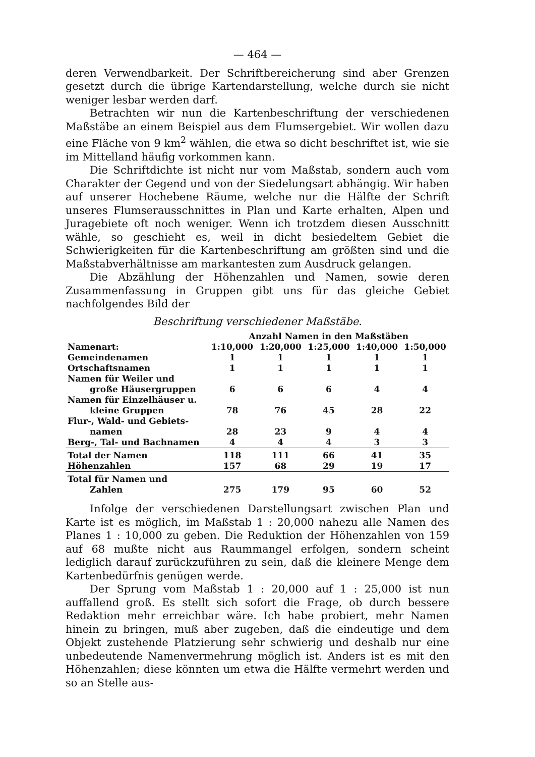— 464 —
deren Verwendbarkeit. Der Schriftbereicherung sind aber Grenzen gesetzt durch die übrige Kartendarstellung, welche durch sie nicht weniger lesbar werden darf.
Betrachten wir nun die Kartenbeschriftung der verschiedenen Maßstäbe an einem Beispiel aus dem Flumsergebiet. Wir wollen dazu eine Fläche von 9 km<sup>2</sup> wählen, die etwa so dicht beschriftet ist, wie sie im Mittelland häufig vorkommen kann.
Die Schriftdichte ist nicht nur vom Maßstab, sondern auch vom Charakter der Gegend und von der Siedelungsart abhängig. Wir haben auf unserer Hochebene Räume, welche nur die Hälfte der Schrift unseres Flumserausschnittes in Plan und Karte erhalten, Alpen und Juragebiete oft noch weniger. Wenn ich trotzdem diesen Ausschnitt wähle, so geschieht es, weil in dicht besiedeltem Gebiet die Schwierigkeiten für die Kartenbeschriftung am größten sind und die Maßstabverhältnisse am markantesten zum Ausdruck gelangen.
Die Abzählung der Höhenzahlen und Namen, sowie deren Zusammenfassung in Gruppen gibt uns für das gleiche Gebiet nachfolgendes Bild der
Beschriftung verschiedener Maßstäbe.
| | Anzahl Namen in den Maßstäben | | | | |
| --- | --- | --- | --- | --- | --- |
| Namenart: | 1:10,000 | 1:20,000 | 1:25,000 | 1:40,000 | 1:50,000 |
| Gemeindenamen | 1 | 1 | 1 | 1 | 1 |
| Ortschaftsnamen | 1 | 1 | 1 | 1 | 1 |
| Namen für Weiler und große Häusergruppen | 6 | 6 | 6 | 4 | 4 |
| Namen für Einzelhäuser u. kleine Gruppen | 78 | 76 | 45 | 28 | 22 |
| Flur-, Wald- und Gebiets- namen | 28 | 23 | 9 | 4 | 4 |
| Berg-, Tal- und Bachnamen | 4 | 4 | 4 | 3 | 3 |
| Total der Namen | 118 | 111 | 66 | 41 | 35 |
| Höhenzahlen | 157 | 68 | 29 | 19 | 17 |
| Total für Namen und Zahlen | 275 | 179 | 95 | 60 | 52 |
Infolge der verschiedenen Darstellungsart zwischen Plan und Karte ist es möglich, im Maßstab 1 : 20,000 nahezu alle Namen des Planes 1 : 10,000 zu geben. Die Reduktion der Höhenzahlen von 159 auf 68 mußte nicht aus Raummangel erfolgen, sondern scheint lediglich darauf zurückzuführen zu sein, daß die kleinere Menge dem Kartenbedürfnis genügen werde.
Der Sprung vom Maßstab 1 : 20,000 auf 1 : 25,000 ist nun auffallend groß. Es stellt sich sofort die Frage, ob durch bessere Redaktion mehr erreichbar wäre. Ich habe probiert, mehr Namen hinein zu bringen, muß aber zugeben, daß die eindeutige und dem Objekt zustehende Platzierung sehr schwierig und deshalb nur eine unbedeutende Namenvermehrung möglich ist. Anders ist es mit den Höhenzahlen; diese könnten um etwa die Hälfte vermehrt werden und so an Stelle aus-